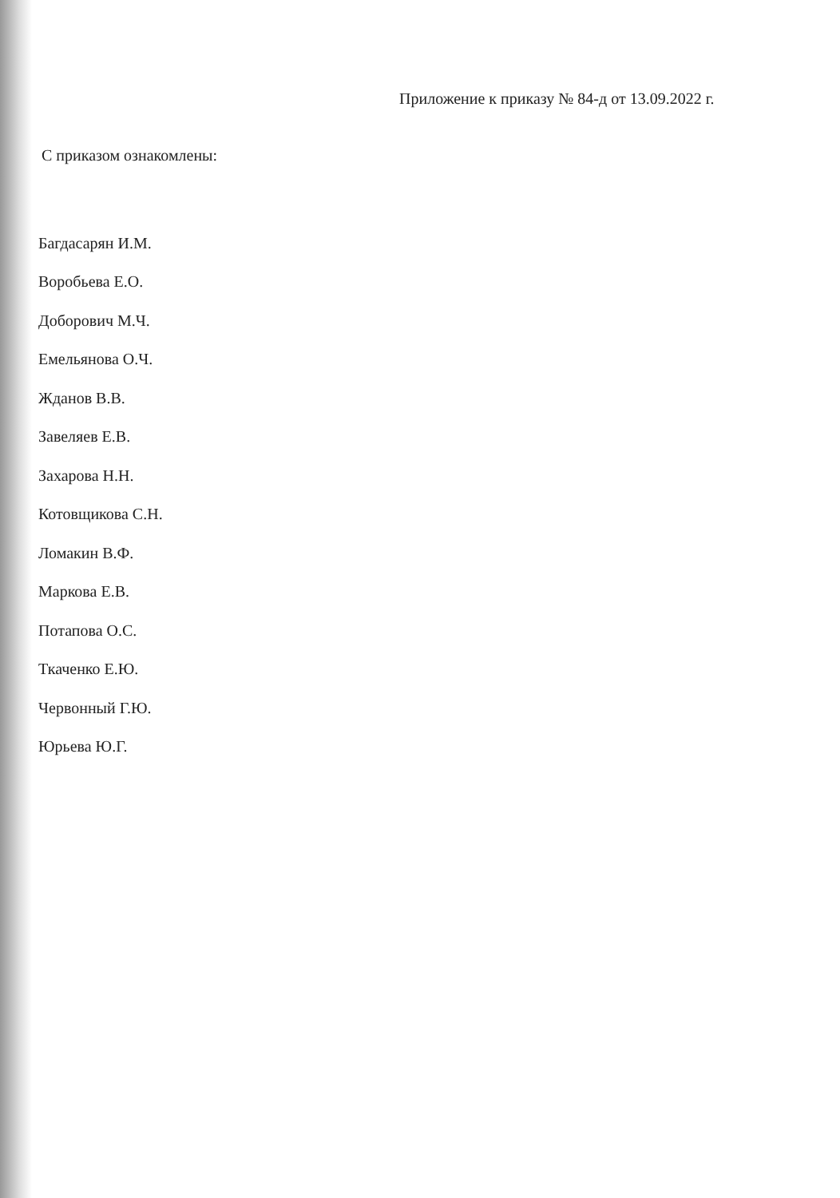Приложение к приказу № 84-д от 13.09.2022 г.
С приказом ознакомлены:
Багдасарян И.М.
Воробьева Е.О.
Доборович М.Ч.
Емельянова О.Ч.
Жданов В.В.
Завеляев Е.В.
Захарова Н.Н.
Котовщикова С.Н.
Ломакин В.Ф.
Маркова Е.В.
Потапова О.С.
Ткаченко Е.Ю.
Червонный Г.Ю.
Юрьева Ю.Г.